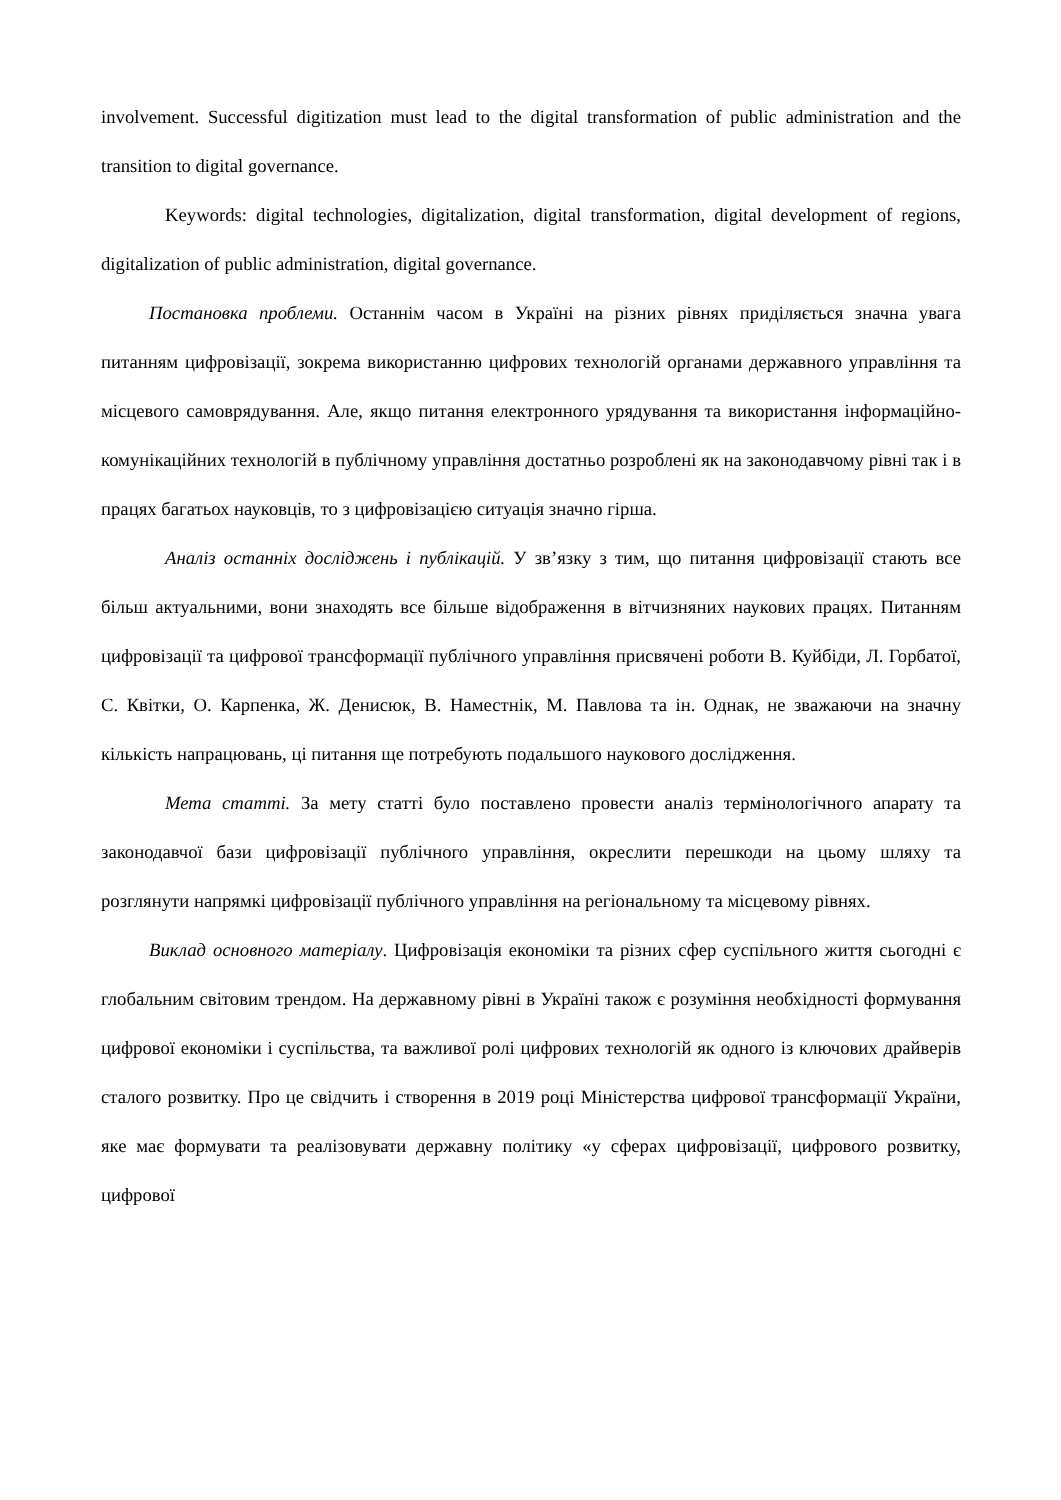involvement. Successful digitization must lead to the digital transformation of public administration and the transition to digital governance.
Keywords: digital technologies, digitalization, digital transformation, digital development of regions, digitalization of public administration, digital governance.
Постановка проблеми. Останнім часом в Україні на різних рівнях приділяється значна увага питанням цифровізації, зокрема використанню цифрових технологій органами державного управління та місцевого самоврядування. Але, якщо питання електронного урядування та використання інформаційно-комунікаційних технологій в публічному управління достатньо розроблені як на законодавчому рівні так і в працях багатьох науковців, то з цифровізацією ситуація значно гірша.
Аналіз останніх досліджень і публікацій. У зв’язку з тим, що питання цифровізації стають все більш актуальними, вони знаходять все більше відображення в вітчизняних наукових працях. Питанням цифровізації та цифрової трансформації публічного управління присвячені роботи В. Куйбіди, Л. Горбатої, С. Квітки, О. Карпенка, Ж. Денисюк, В. Наместнік, М. Павлова та ін. Однак, не зважаючи на значну кількість напрацювань, ці питання ще потребують подальшого наукового дослідження.
Мета статті. За мету статті було поставлено провести аналіз термінологічного апарату та законодавчої бази цифровізації публічного управління, окреслити перешкоди на цьому шляху та розглянути напрямкі цифровізації публічного управління на регіональному та місцевому рівнях.
Виклад основного матеріалу. Цифровізація економіки та різних сфер суспільного життя сьогодні є глобальним світовим трендом. На державному рівні в Україні також є розуміння необхідності формування цифрової економіки і суспільства, та важливої ролі цифрових технологій як одного із ключових драйверів сталого розвитку. Про це свідчить і створення в 2019 році Міністерства цифрової трансформації України, яке має формувати та реалізовувати державну політику «у сферах цифровізації, цифрового розвитку, цифрової